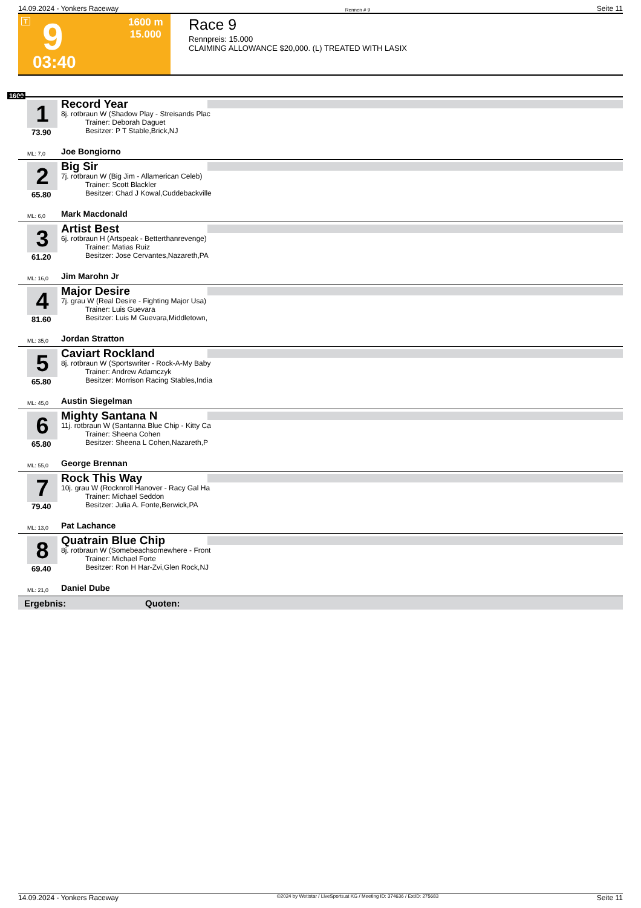14.09.2024 - Yonkers Raceway Rennen # 9 Seite 11
T 9 1600 m
15.000
03:40
Race 9
Rennpreis: 15.000
CLAIMING ALLOWANCE $20,000. (L) TREATED WITH LASIX
1600
1
73.90
ML: 7,0
Record Year
8j. rotbraun W (Shadow Play - Streisands Plac
Trainer: Deborah Daguet
Besitzer: P T Stable,Brick,NJ
Joe Bongiorno
2
65.80
ML: 6,0
Big Sir
7j. rotbraun W (Big Jim - Allamerican Celeb)
Trainer: Scott Blackler
Besitzer: Chad J Kowal,Cuddebackville
Mark Macdonald
3
61.20
ML: 16,0
Artist Best
6j. rotbraun H (Artspeak - Betterthanrevenge)
Trainer: Matias Ruiz
Besitzer: Jose Cervantes,Nazareth,PA
Jim Marohn Jr
4
81.60
ML: 35,0
Major Desire
7j. grau W (Real Desire - Fighting Major Usa)
Trainer: Luis Guevara
Besitzer: Luis M Guevara,Middletown,
Jordan Stratton
5
65.80
ML: 45,0
Caviart Rockland
8j. rotbraun W (Sportswriter - Rock-A-My Baby
Trainer: Andrew Adamczyk
Besitzer: Morrison Racing Stables,India
Austin Siegelman
6
65.80
ML: 55,0
Mighty Santana N
11j. rotbraun W (Santanna Blue Chip - Kitty Ca
Trainer: Sheena Cohen
Besitzer: Sheena L Cohen,Nazareth,P
George Brennan
7
79.40
ML: 13,0
Rock This Way
10j. grau W (Rocknroll Hanover - Racy Gal Ha
Trainer: Michael Seddon
Besitzer: Julia A. Fonte,Berwick,PA
Pat Lachance
8
69.40
ML: 21,0
Quatrain Blue Chip
8j. rotbraun W (Somebeachsomewhere - Front
Trainer: Michael Forte
Besitzer: Ron H Har-Zvi,Glen Rock,NJ
Daniel Dube
Ergebnis: Quoten:
14.09.2024 - Yonkers Raceway ©2024 by Wettstar / LiveSports.at KG / Meeting ID: 374636 / ExtID: 275683 Seite 11